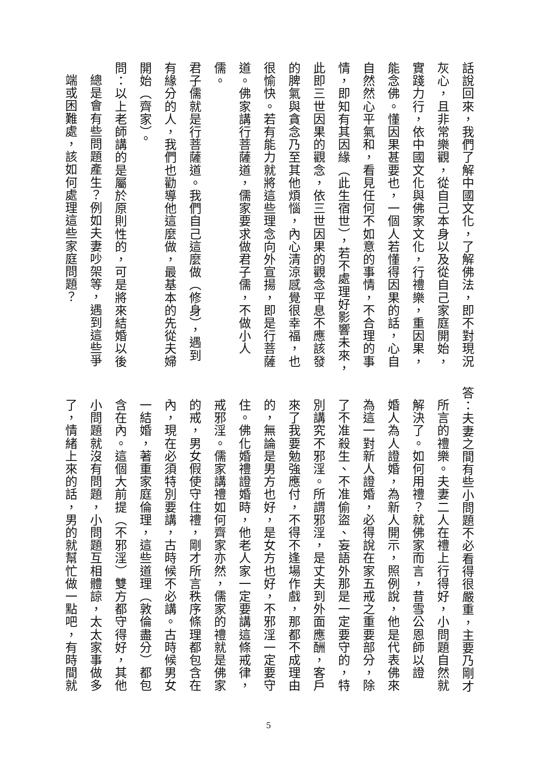話說回來，我們了解中國文化，了解佛法，即不對現況
灰心，且非常樂觀，從自己本身以及從自己家庭開始，
實踐力行，依中國文化與佛家文化，行禮樂，重因果，
能念佛。懂因果甚要也，一個人若懂得因果的話，心自
自然然心平氣和，看見任何不如意的事情，不合理的事
情，即知有其因緣（此生宿世），若不處理好影響未來，
此即三世因果的觀念，依三世因果的觀念平息不應該發
的脾氣與貪念乃至其他煩惱，內心清涼感覺很幸福，也
很愉快。若有能力就將這些理念向外宣揚，即是行菩薩
道。佛家講行菩薩道，儒家要求做君子儒，不做小人儒。
君子儒就是行菩薩道。我們自己這麼做（修身），遇到
有緣分的人，我們也勸導他這麼做，最基本的先從夫婦
開始（齊家）。
問：以上老師講的是屬於原則性的，可是將來結婚以後
總是會有些問題產生？例如夫妻吵架等，遇到這些爭
端或困難處，該如何處理這些家庭問題？
答：夫妻之間有些小問題不必看得很嚴重，主要乃剛才
所言的禮樂。夫妻二人在禮上行得好，小問題自然就
解決了。如何用禮？就佛家而言，昔雪公恩師以證
婚人為人證婚，為新人開示，照例說，他是代表佛來
為這一對新人證婚，必得說在家五戒之重要部分，除
了不准殺生、不准偷盜、妄語外那是一定要守的，特
別講究不邪淫。所謂邪淫，是丈夫到外面應酬，客戶
來了我要勉強應付，不得不逢場作戲，那都不成理由
的，無論是男方也好，是女方也好，不邪淫一定要守
住。佛化婚禮證婚時，他老人家一定要講這條戒律，
戒邪淫。儒家講禮如何齊家亦然，儒家的禮就是佛家
的戒，男女假使守住禮，剛才所言秩序條理都包含在
內，現在必須特別要講，古時候不必講。古時候男女
一結婚，著重家庭倫理，這些道理（敦倫盡分）都包
含在內。這個大前提（不邪淫）雙方都守得好，其他
小問題就沒有問題，小問題互相體諒，太太家事做多
了，情緒上來的話，男的就幫忙做一點吧，有時間就
5